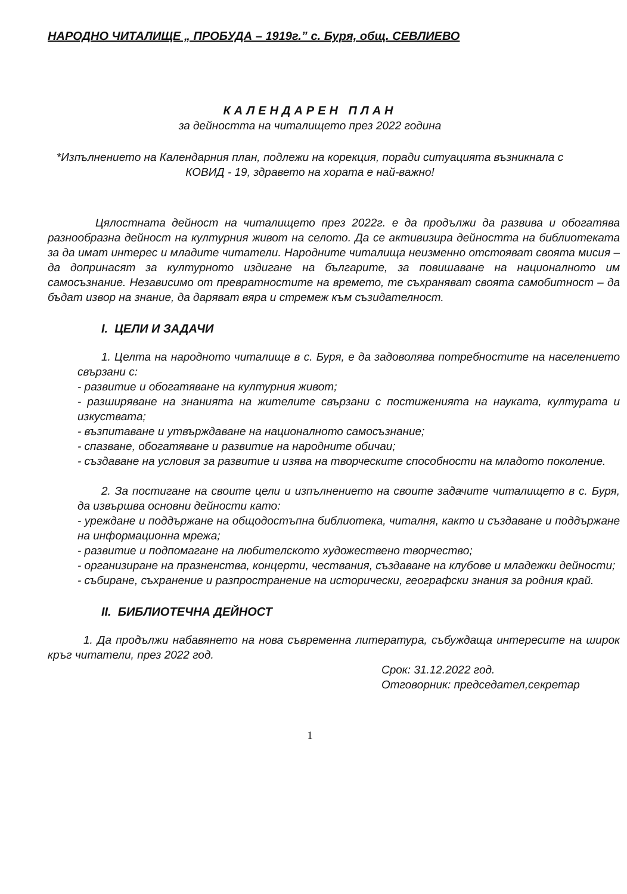НАРОДНО ЧИТАЛИЩЕ „ ПРОБУДА – 1919г.” с. Буря, общ. СЕВЛИЕВО
КАЛЕНДАРЕН ПЛАН
за дейността на читалището през 2022 година
*Изпълнението на Календарния план, подлежи на корекция, поради ситуацията възникнала с
КОВИД - 19, здравето на хората е най-важно!
Цялостната дейност на читалището през 2022г. е да продължи да развива и обогатява разнообразна дейност на културния живот на селото. Да се активизира дейността на библиотеката за да имат интерес и младите читатели. Народните читалища неизменно отстояват своята мисия – да допринасят за културното издигане на българите, за повишаване на националното им самосъзнание. Независимо от превратностите на времето, те съхраняват своята самобитност – да бъдат извор на знание, да даряват вяра и стремеж към съзидателност.
I. ЦЕЛИ И ЗАДАЧИ
1. Целта на народното читалище в с. Буря, е да задоволява потребностите на населението свързани с:
- развитие и обогатяване на културния живот;
- разширяване на знанията на жителите свързани с постиженията на науката, културата и изкуствата;
- възпитаване и утвърждаване на националното самосъзнание;
- спазване, обогатяване и развитие на народните обичаи;
- създаване на условия за развитие и изява на творческите способности на младото поколение.
2. За постигане на своите цели и изпълнението на своите задачите читалището в с. Буря, да извършва основни дейности като:
- уреждане и поддържане на общодостъпна библиотека, читалня, както и създаване и поддържане на информационна мрежа;
- развитие и подпомагане на любителското художествено творчество;
- организиране на празненства, концерти, чествания, създаване на клубове и младежки дейности;
- събиране, съхранение и разпространение на исторически, географски знания за родния край.
II. БИБЛИОТЕЧНА ДЕЙНОСТ
1. Да продължи набавянето на нова съвременна литература, събуждаща интересите на широк кръг читатели, през 2022 год.
Срок: 31.12.2022 год.
Отговорник: председател,секретар
1